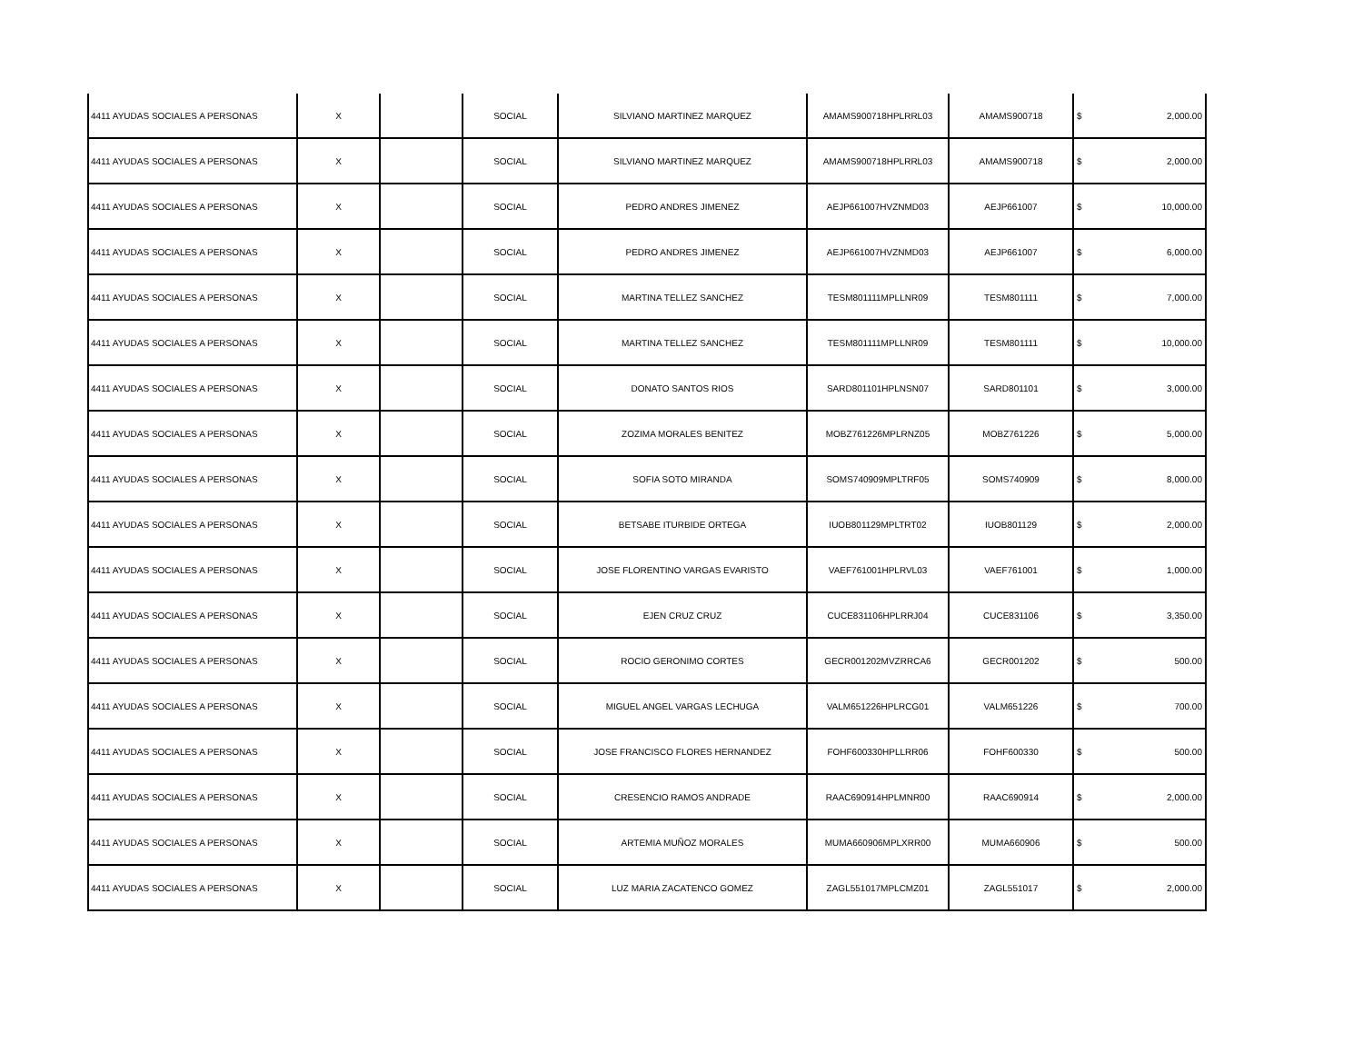| 4411 AYUDAS SOCIALES A PERSONAS | X | | SOCIAL | SILVIANO MARTINEZ MARQUEZ | AMAMS900718HPLRRL03 | AMAMS900718 | $ | 2,000.00 |
| 4411 AYUDAS SOCIALES A PERSONAS | X | | SOCIAL | SILVIANO MARTINEZ MARQUEZ | AMAMS900718HPLRRL03 | AMAMS900718 | $ | 2,000.00 |
| 4411 AYUDAS SOCIALES A PERSONAS | X | | SOCIAL | PEDRO ANDRES JIMENEZ | AEJP661007HVZNMD03 | AEJP661007 | $ | 10,000.00 |
| 4411 AYUDAS SOCIALES A PERSONAS | X | | SOCIAL | PEDRO ANDRES JIMENEZ | AEJP661007HVZNMD03 | AEJP661007 | $ | 6,000.00 |
| 4411 AYUDAS SOCIALES A PERSONAS | X | | SOCIAL | MARTINA TELLEZ SANCHEZ | TESM801111MPLLNR09 | TESM801111 | $ | 7,000.00 |
| 4411 AYUDAS SOCIALES A PERSONAS | X | | SOCIAL | MARTINA TELLEZ SANCHEZ | TESM801111MPLLNR09 | TESM801111 | $ | 10,000.00 |
| 4411 AYUDAS SOCIALES A PERSONAS | X | | SOCIAL | DONATO SANTOS RIOS | SARD801101HPLNSN07 | SARD801101 | $ | 3,000.00 |
| 4411 AYUDAS SOCIALES A PERSONAS | X | | SOCIAL | ZOZIMA MORALES BENITEZ | MOBZ761226MPLRNZ05 | MOBZ761226 | $ | 5,000.00 |
| 4411 AYUDAS SOCIALES A PERSONAS | X | | SOCIAL | SOFIA SOTO MIRANDA | SOMS740909MPLTRF05 | SOMS740909 | $ | 8,000.00 |
| 4411 AYUDAS SOCIALES A PERSONAS | X | | SOCIAL | BETSABE ITURBIDE ORTEGA | IUOB801129MPLTRT02 | IUOB801129 | $ | 2,000.00 |
| 4411 AYUDAS SOCIALES A PERSONAS | X | | SOCIAL | JOSE FLORENTINO VARGAS EVARISTO | VAEF761001HPLRVL03 | VAEF761001 | $ | 1,000.00 |
| 4411 AYUDAS SOCIALES A PERSONAS | X | | SOCIAL | EJEN CRUZ CRUZ | CUCE831106HPLRRJ04 | CUCE831106 | $ | 3,350.00 |
| 4411 AYUDAS SOCIALES A PERSONAS | X | | SOCIAL | ROCIO GERONIMO CORTES | GECR001202MVZRRCA6 | GECR001202 | $ | 500.00 |
| 4411 AYUDAS SOCIALES A PERSONAS | X | | SOCIAL | MIGUEL ANGEL VARGAS LECHUGA | VALM651226HPLRCG01 | VALM651226 | $ | 700.00 |
| 4411 AYUDAS SOCIALES A PERSONAS | X | | SOCIAL | JOSE FRANCISCO FLORES HERNANDEZ | FOHF600330HPLLRR06 | FOHF600330 | $ | 500.00 |
| 4411 AYUDAS SOCIALES A PERSONAS | X | | SOCIAL | CRESENCIO RAMOS ANDRADE | RAAC690914HPLMNR00 | RAAC690914 | $ | 2,000.00 |
| 4411 AYUDAS SOCIALES A PERSONAS | X | | SOCIAL | ARTEMIA MUÑOZ MORALES | MUMA660906MPLXRR00 | MUMA660906 | $ | 500.00 |
| 4411 AYUDAS SOCIALES A PERSONAS | X | | SOCIAL | LUZ MARIA ZACATENCO GOMEZ | ZAGL551017MPLCMZ01 | ZAGL551017 | $ | 2,000.00 |